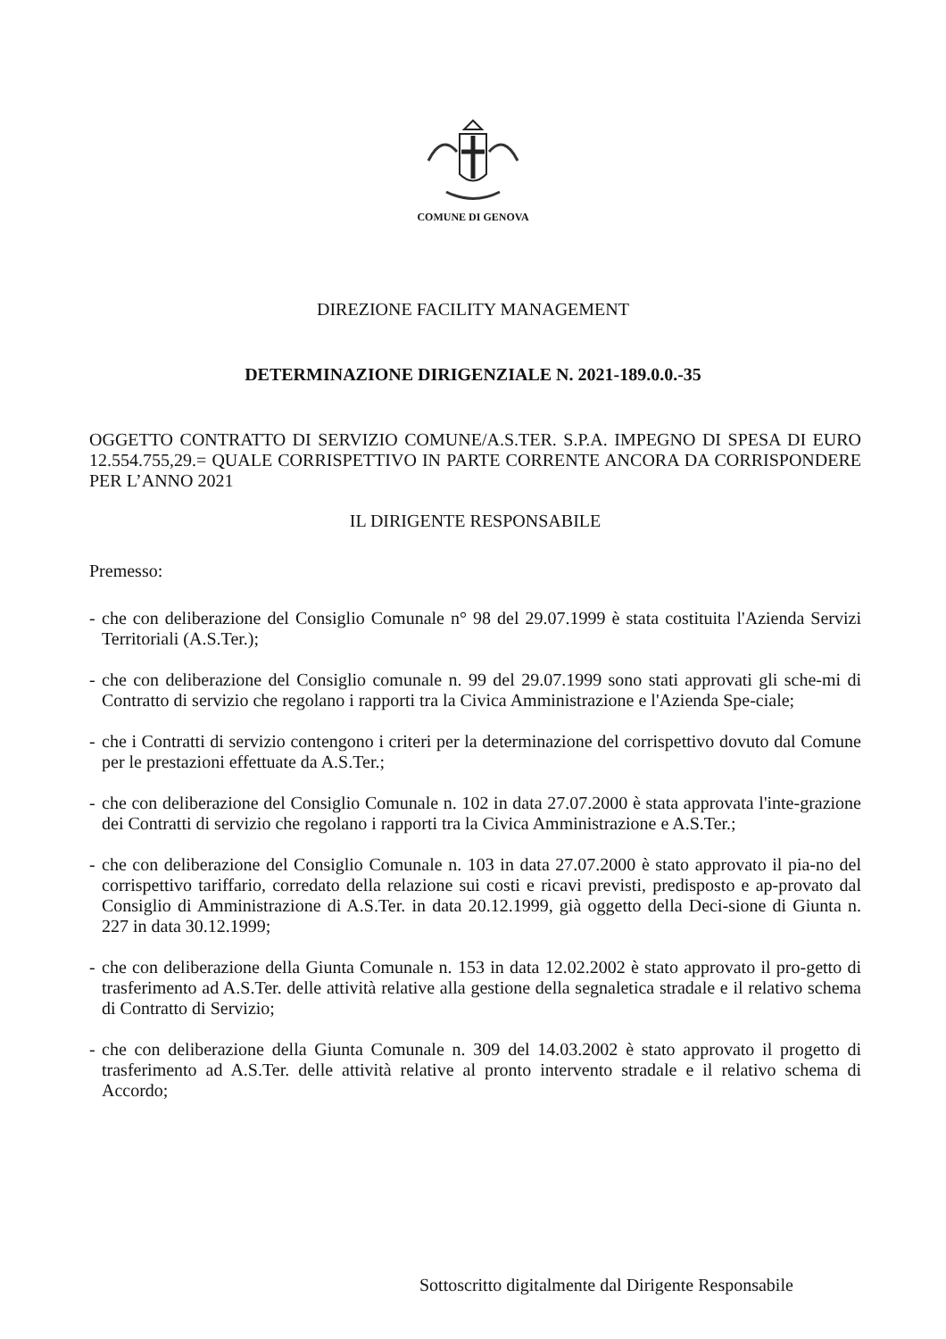COMUNE DI GENOVA
DIREZIONE FACILITY MANAGEMENT
DETERMINAZIONE DIRIGENZIALE N. 2021-189.0.0.-35
OGGETTO CONTRATTO DI SERVIZIO COMUNE/A.S.TER. S.P.A. IMPEGNO DI SPESA DI EURO 12.554.755,29.= QUALE CORRISPETTIVO IN PARTE CORRENTE ANCORA DA CORRISPONDERE PER L’ANNO 2021
IL DIRIGENTE RESPONSABILE
Premesso:
- che con deliberazione del Consiglio Comunale n° 98 del 29.07.1999 è stata costituita l'Azienda Servizi Territoriali (A.S.Ter.);
- che con deliberazione del Consiglio comunale n. 99 del 29.07.1999 sono stati approvati gli sche-mi di Contratto di servizio che regolano i rapporti tra la Civica Amministrazione e l'Azienda Spe-ciale;
- che i Contratti di servizio contengono i criteri per la determinazione del corrispettivo dovuto dal Comune per le prestazioni effettuate da A.S.Ter.;
- che con deliberazione del Consiglio Comunale n. 102 in data 27.07.2000 è stata approvata l'inte-grazione dei Contratti di servizio che regolano i rapporti tra la Civica Amministrazione e A.S.Ter.;
- che con deliberazione del Consiglio Comunale n. 103 in data 27.07.2000 è stato approvato il pia-no del corrispettivo tariffario, corredato della relazione sui costi e ricavi previsti, predisposto e ap-provato dal Consiglio di Amministrazione di A.S.Ter. in data 20.12.1999, già oggetto della Deci-sione di Giunta n. 227 in data 30.12.1999;
- che con deliberazione della Giunta Comunale n. 153 in data 12.02.2002 è stato approvato il pro-getto di trasferimento ad A.S.Ter. delle attività relative alla gestione della segnaletica stradale e il relativo schema di Contratto di Servizio;
- che con deliberazione della Giunta Comunale n. 309 del 14.03.2002 è stato approvato il progetto di trasferimento ad A.S.Ter. delle attività relative al pronto intervento stradale e il relativo schema di Accordo;
Sottoscritto digitalmente dal Dirigente Responsabile